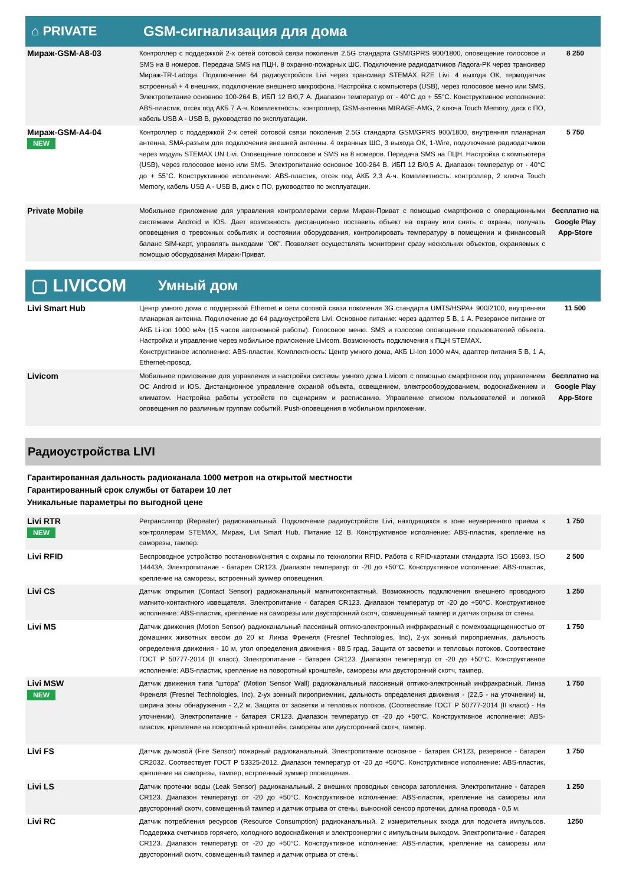⌂ PRIVATE GSM-сигнализация для дома
| Мираж-GSM-A8-03 | Контроллер с поддержкой 2-х сетей сотовой связи поколения 2.5G стандарта GSM/GPRS 900/1800, оповещение голосовое и SMS на 8 номеров. Передача SMS на ПЦН. 8 охранно-пожарных ШС. Подключение радиодатчиков Ладога-РК через трансивер Мираж-TR-Ladoga. Подключение 64 радиоустройств Livi через трансивер STEMAX RZE Livi. 4 выхода ОК, термодатчик встроенный + 4 внешних, подключение внешнего микрофона. Настройка с компьютера (USB), через голосовое меню или SMS. Электропитание основное 100-264 В, ИБП 12 В/0,7 А. Диапазон температур от - 40°С до + 55°С. Конструктивное исполнение: ABS-пластик, отсек под АКБ 7 А·ч. Комплектность: контроллер, GSM-антенна MIRAGE-AMG, 2 ключа Touch Memory, диск с ПО, кабель USB A - USB B, руководство по эксплуатации. | 8 250 |
| Мираж-GSM-A4-04 NEW | Контроллер с поддержкой 2-х сетей сотовой связи поколения 2.5G стандарта GSM/GPRS 900/1800, внутренняя планарная антенна, SMA-разъем для подключения внешней антенны. 4 охранных ШС, 3 выхода ОК, 1-Wire, подключение радиодатчиков через модуль STEMAX UN Livi. Оповещение голосовое и SMS на 8 номеров. Передача SMS на ПЦН. Настройка с компьютера (USB), через голосовое меню или SMS. Электропитание основное 100-264 В, ИБП 12 В/0,5 А. Диапазон температур от - 40°С до + 55°С. Конструктивное исполнение: ABS-пластик, отсек под АКБ 2,3 А·ч. Комплектность: контроллер, 2 ключа Touch Memory, кабель USB A - USB B, диск с ПО, руководство по эксплуатации. | 5 750 |
| Private Mobile | Мобильное приложение для управления контроллерами серии Мираж-Приват с помощью смартфонов с операционными системами Android и IOS. Дает возможность дистанционно поставить объект на охрану или снять с охраны, получать оповещения о тревожных событиях и состоянии оборудования, контролировать температуру в помещении и финансовый баланс SIM-карт, управлять выходами "ОК". Позволяет осуществлять мониторинг сразу нескольких объектов, охраняемых с помощью оборудования Мираж-Приват. | бесплатно на Google Play App-Store |
▢ LIVICOM
Умный дом
| Livi Smart Hub | Центр умного дома с поддержкой Ethernet и сети сотовой связи поколения 3G стандарта UMTS/HSPA+ 900/2100, внутренняя планарная антенна. Подключение до 64 радиоустройств Livi. Основное питание: через адаптер 5 В, 1 А. Резервное питание от АКБ Li-ion 1000 мАч (15 часов автономной работы). Голосовое меню. SMS и голосове оповещение пользователей объекта. Настройка и управление через мобильное приложение Livicom. Возможность подключения к ПЦН STEMAX. Конструктивное исполнение: ABS-пластик. Комплектность: Центр умного дома, АКБ Li-Ion 1000 мАч, адаптер питания 5 В, 1 А, Ethernet-провод. | 11 500 |
| Livicom | Мобильное приложение для управления и настройки системы умного дома Livicom с помощью смарфтонов под управлением ОС Android и iOS. Дистанционное управление охраной объекта, освещением, электрооборудованием, водоснабжением и климатом. Настройка работы устройств по сценариям и расписанию. Управление списком пользователей и логикой оповещения по различным группам событий. Push-оповещения в мобильном приложении. | бесплатно на Google Play App-Store |
Радиоустройства LIVI
Гарантированная дальность радиоканала 1000 метров на открытой местности
Гарантированный срок службы от батареи 10 лет
Уникальные параметры по выгодной цене
| Livi RTR NEW | Ретранслятор (Repeater) радиоканальный. Подключение радиоустройств Livi, находящихся в зоне неуверенного приема к контроллерам STEMAX, Мираж, Livi Smart Hub. Питание 12 В. Конструктивное исполнение: ABS-пластик, крепление на саморезы, тампер. | 1 750 |
| Livi RFID | Беспроводное устройство постановки/снятия с охраны по технологии RFID. Работа с RFID-картами стандарта ISO 15693, ISO 14443A. Электропитание - батарея CR123. Диапазон температур от -20 до +50°С. Конструктивное исполнение: ABS-пластик, крепление на саморезы, встроенный зуммер оповещения. | 2 500 |
| Livi CS | Датчик открытия (Contact Sensor) радиоканальный магнитоконтактный. Возможность подключения внешнего проводного магнито-контактного извещателя. Электропитание - батарея CR123. Диапазон температур от -20 до +50°С. Конструктивное исполнение: ABS-пластик, крепление на саморезы или двусторонний скотч, совмещенный тампер и датчик отрыва от стены. | 1 250 |
| Livi MS | Датчик движения (Motion Sensor) радиоканальный пассивный оптико-электронный инфракрасный с помехозащищенностью от домашних животных весом до 20 кг. Линза Френеля (Fresnel Technologies, Inc), 2-ух зонный пироприемник, дальность определения движения - 10 м, угол определения движения - 88,5 град. Защита от засветки и тепловых потоков. Соотвествие ГОСТ Р 50777-2014 (II класс). Электропитание - батарея CR123. Диапазон температур от -20 до +50°С. Конструктивное исполнение: ABS-пластик, крепление на поворотный кронштейн, саморезы или двусторонний скотч, тампер. | 1 750 |
| Livi MSW NEW | Датчик движения типа "штора" (Motion Sensor Wall) радиоканальный пассивный оптико-электронный инфракрасный. Линза Френеля (Fresnel Technologies, Inc), 2-ух зонный пироприемник, дальность определения движения - (22,5 - на уточнении) м, ширина зоны обнаружения - 2,2 м. Защита от засветки и тепловых потоков. (Соотвествие ГОСТ Р 50777-2014 (II класс) - На уточнении). Электропитание - батарея CR123. Диапазон температур от -20 до +50°С. Конструктивное исполнение: ABS-пластик, крепление на поворотный кронштейн, саморезы или двусторонний скотч, тампер. | 1 750 |
| Livi FS | Датчик дымовой (Fire Sensor) пожарный радиоканальный. Электропитание основное - батарея CR123, резервное - батарея CR2032. Соотвествует ГОСТ Р 53325-2012. Диапазон температур от -20 до +50°С. Конструктивное исполнение: ABS-пластик, крепление на саморезы, тампер, встроенный зуммер оповещения. | 1 750 |
| Livi LS | Датчик протечки воды (Leak Sensor) радиоканальный. 2 внешних проводных сенсора затопления. Электропитание - батарея CR123. Диапазон температур от -20 до +50°С. Конструктивное исполнение: ABS-пластик, крепление на саморезы или двусторонний скотч, совмещенный тампер и датчик отрыва от стены, выносной сенсор протечки, длина провода - 0,5 м. | 1 250 |
| Livi RC | Датчик потребления ресурсов (Resource Consumption) радиоканальный. 2 измерительных входа для подсчета импульсов. Поддержка счетчиков горячего, холодного водоснабжения и электроэнергии с импульсным выходом. Электропитание - батарея CR123. Диапазон температур от -20 до +50°С. Конструктивное исполнение: ABS-пластик, крепление на саморезы или двусторонний скотч, совмещенный тампер и датчик отрыва от стены. | 1250 |